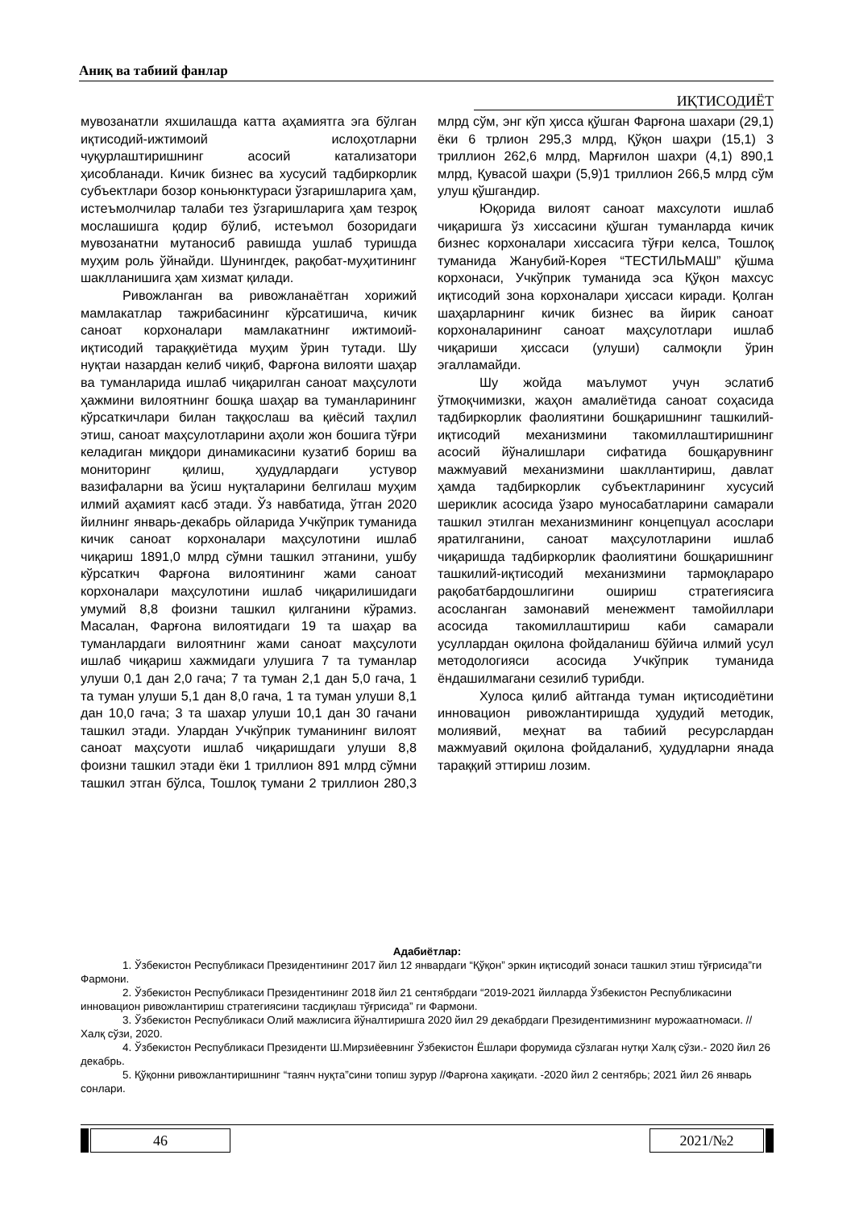Аниқ ва табиий фанлар
ИҚТИСОДИЁТ
мувозанатли яхшилашда катта аҳамиятга эга бўлган иқтисодий-ижтимоий ислоҳотларни чуқурлаштиришнинг асосий катализатори ҳисобланади. Кичик бизнес ва хусусий тадбиркорлик субъектлари бозор коньюнктураси ўзгаришларига ҳам, истеъмолчилар талаби тез ўзгаришларига ҳам тезроқ мослашишга қодир бўлиб, истеъмол бозоридаги мувозанатни мутаносиб равишда ушлаб туришда муҳим роль ўйнайди. Шунингдек, рақобат-муҳитининг шаклланишига ҳам хизмат қилади.
Ривожланган ва ривожланаётган хорижий мамлакатлар тажрибасининг кўрсатишича, кичик саноат корхоналари мамлакатнинг ижтимоий-иқтисодий тараққиётида муҳим ўрин тутади. Шу нуқтаи назардан келиб чиқиб, Фарғона вилояти шаҳар ва туманларида ишлаб чиқарилган саноат маҳсулоти ҳажмини вилоятнинг бошқа шаҳар ва туманларининг кўрсаткичлари билан таққослаш ва қиёсий таҳлил этиш, саноат маҳсулотларини аҳоли жон бошига тўғри келадиган миқдори динамикасини кузатиб бориш ва мониторинг қилиш, ҳудудлардаги устувор вазифаларни ва ўсиш нуқталарини белгилаш муҳим илмий аҳамият касб этади. Ўз навбатида, ўтган 2020 йилнинг январь-декабрь ойларида Учкўприк туманида кичик саноат корхоналари маҳсулотини ишлаб чиқариш 1891,0 млрд сўмни ташкил этганини, ушбу кўрсаткич Фарғона вилоятининг жами саноат корхоналари маҳсулотини ишлаб чиқарилишидаги умумий 8,8 фоизни ташкил қилганини кўрамиз. Масалан, Фарғона вилоятидаги 19 та шаҳар ва туманлардаги вилоятнинг жами саноат маҳсулоти ишлаб чиқариш хажмидаги улушига 7 та туманлар улуши 0,1 дан 2,0 гача; 7 та туман 2,1 дан 5,0 гача, 1 та туман улуши 5,1 дан 8,0 гача, 1 та туман улуши 8,1 дан 10,0 гача; 3 та шахар улуши 10,1 дан 30 гачани ташкил этади. Улардан Учкўприк туманининг вилоят саноат маҳсуоти ишлаб чиқаришдаги улуши 8,8 фоизни ташкил этади ёки 1 триллион 891 млрд сўмни ташкил этган бўлса, Тошлоқ тумани 2 триллион 280,3 млрд сўм, энг кўп ҳисса қўшган Фарғона шахари (29,1) ёки 6 трлион 295,3 млрд, Қўқон шаҳри (15,1) 3 триллион 262,6 млрд, Марғилон шахри (4,1) 890,1 млрд, Қувасой шаҳри (5,9)1 триллион 266,5 млрд сўм улуш қўшгандир.
Юқорида вилоят саноат махсулоти ишлаб чиқаришга ўз хиссасини қўшган туманларда кичик бизнес корхоналари хиссасига тўғри келса, Тошлоқ туманида Жанубий-Корея “ТЕСТИЛЬМАШ” қўшма корхонаси, Учкўприк туманида эса Қўқон махсус иқтисодий зона корхоналари ҳиссаси киради. Қолган шаҳарларнинг кичик бизнес ва йирик саноат корхоналарининг саноат маҳсулотлари ишлаб чиқариши ҳиссаси (улуши) салмоқли ўрин эгалламайди.
Шу жойда маълумот учун эслатиб ўтмоқчимизки, жаҳон амалиётида саноат соҳасида тадбиркорлик фаолиятини бошқаришнинг ташкилий-иқтисодий механизмини такомиллаштиришнинг асосий йўналишлари сифатида бошқарувнинг мажмуавий механизмини шакллантириш, давлат ҳамда тадбиркорлик субъектларининг хусусий шериклик асосида ўзаро муносабатларини самарали ташкил этилган механизмининг концепцуал асослари яратилганини, саноат маҳсулотларини ишлаб чиқаришда тадбиркорлик фаолиятини бошқаришнинг ташкилий-иқтисодий механизмини тармоқлараро рақобатбардошлигини ошириш стратегиясига асосланган замонавий менежмент тамойиллари асосида такомиллаштириш каби самарали усуллардан оқилона фойдаланиш бўйича илмий усул методологияси асосида Учкўприк туманида ёндашилмагани сезилиб турибди.
Хулоса қилиб айтганда туман иқтисодиётини инновацион ривожлантиришда ҳудудий методик, молиявий, меҳнат ва табиий ресурслардан мажмуавий оқилона фойдаланиб, ҳудудларни янада тараққий эттириш лозим.
Адабиётлар:
1. Ўзбекистон Республикаси Президентининг 2017 йил 12 январдаги “Қўқон” эркин иқтисодий зонаси ташкил этиш тўғрисида”ги Фармони.
2. Ўзбекистон Республикаси Президентининг 2018 йил 21 сентябрдаги “2019-2021 йилларда Ўзбекистон Республикасини инновацион ривожлантириш стратегиясини тасдиқлаш тўғрисида” ги Фармони.
3. Ўзбекистон Республикаси Олий мажлисига йўналтиришга 2020 йил 29 декабрдаги Президентимизнинг мурожаатномаси. // Халқ сўзи, 2020.
4. Ўзбекистон Республикаси Президенти Ш.Мирзиёевнинг Ўзбекистон Ёшлари форумида сўзлаган нутқи Халқ сўзи.- 2020 йил 26 декабрь.
5. Қўқонни ривожлантиришнинг “таянч нуқта”сини топиш зурур //Фарғона хақиқати. -2020 йил 2 сентябрь; 2021 йил 26 январь сонлари.
46 2021/№2